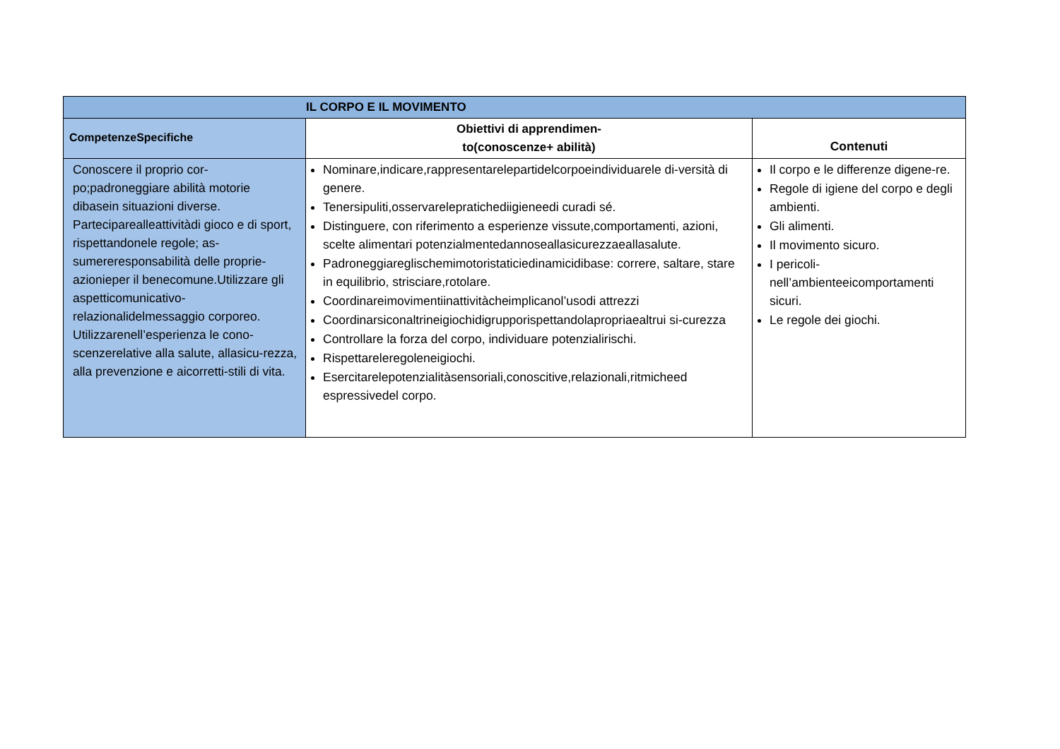| IL CORPO E IL MOVIMENTO | | |
| --- | --- | --- |
| CompetenzeSpecifiche | Obiettivi di apprendimen- to(conoscenze+ abilità) | Contenuti |
| Conoscere il proprio cor-po;padroneggiare abilità motorie dibasein situazioni diverse. Partecipareallеattivitàdi gioco e di sport, rispettandonele regole; as-sumereresponsabilità delle proprie-azionieper il benecomune.Utilizzare gli aspetticomunicativo-relazionalidelmessaggio corporeo. Utilizzarenell’esperienza le cono-scenzerelative alla salute, allasicu-rezza, alla prevenzione e aicorretti-stili di vita. | Nominare,indicare,rappresentarelepartidelcorpoeindividuarele di-versità di genere. Tenersipuliti,osservarelepratichediigieneedi curadi sé. Distinguere, con riferimento a esperienze vissute,comportamenti, azioni, scelte alimentari potenzialmentedannoseallasicurezzaeallasalute. Padroneggiareglischemimotoristaticiedinamicidibase: correre, saltare, stare in equilibrio, strisciare,rotolare. Coordinareimovimentiinattivitàcheimplicanol’usodi attrezzi Coordinarsiconaltrineigiochidigrupporispettandolapropriaealtrui si-curezza Controllare la forza del corpo, individuare potenzialirischi. Rispettareleregoleneigiochi. Esercitarelepotenzialitàsensoriali,conoscitive,relazionali,ritmicheed espressivedel corpo. | Il corpo e le differenze digene-re. Regole di igiene del corpo e degli ambienti. Gli alimenti. Il movimento sicuro. I pericoli-nell’ambienteeicomportamenti sicuri. Le regole dei giochi. |